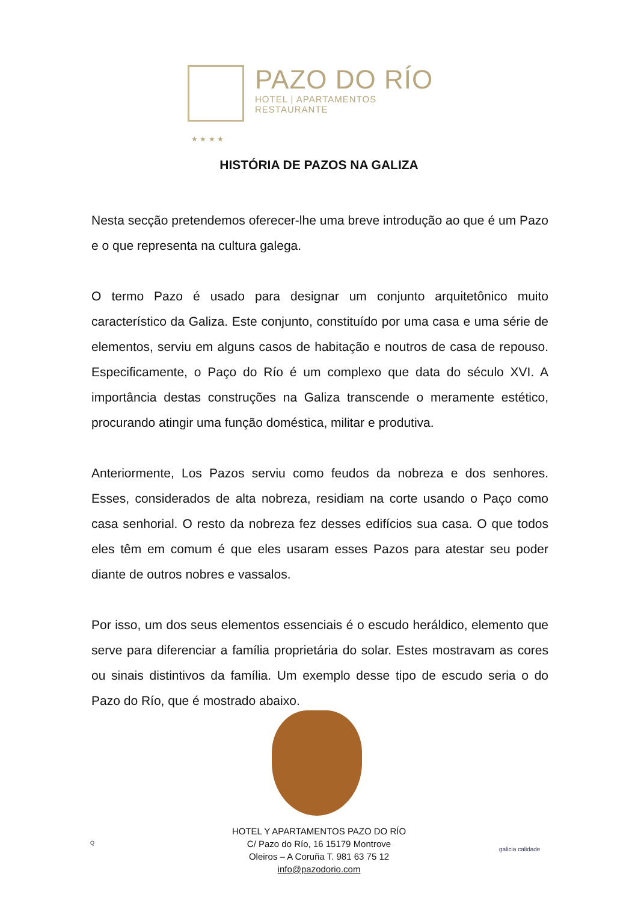PAZO DO RÍO
HOTEL | APARTAMENTOS
RESTAURANTE
★ ★ ★ ★
HISTÓRIA DE PAZOS NA GALIZA
Nesta secção pretendemos oferecer-lhe uma breve introdução ao que é um Pazo e o que representa na cultura galega.
O termo Pazo é usado para designar um conjunto arquitetônico muito característico da Galiza. Este conjunto, constituído por uma casa e uma série de elementos, serviu em alguns casos de habitação e noutros de casa de repouso. Especificamente, o Paço do Río é um complexo que data do século XVI. A importância destas construções na Galiza transcende o meramente estético, procurando atingir uma função doméstica, militar e produtiva.
Anteriormente, Los Pazos serviu como feudos da nobreza e dos senhores. Esses, considerados de alta nobreza, residiam na corte usando o Paço como casa senhorial. O resto da nobreza fez desses edifícios sua casa. O que todos eles têm em comum é que eles usaram esses Pazos para atestar seu poder diante de outros nobres e vassalos.
Por isso, um dos seus elementos essenciais é o escudo heráldico, elemento que serve para diferenciar a família proprietária do solar. Estes mostravam as cores ou sinais distintivos da família. Um exemplo desse tipo de escudo seria o do Pazo do Río, que é mostrado abaixo.
HOTEL Y APARTAMENTOS PAZO DO RÍO
C/ Pazo do Río, 16 15179 Montrove
Oleiros – A Coruña T. 981 63 75 12
info@pazodorio.com
Q
galicia calidade